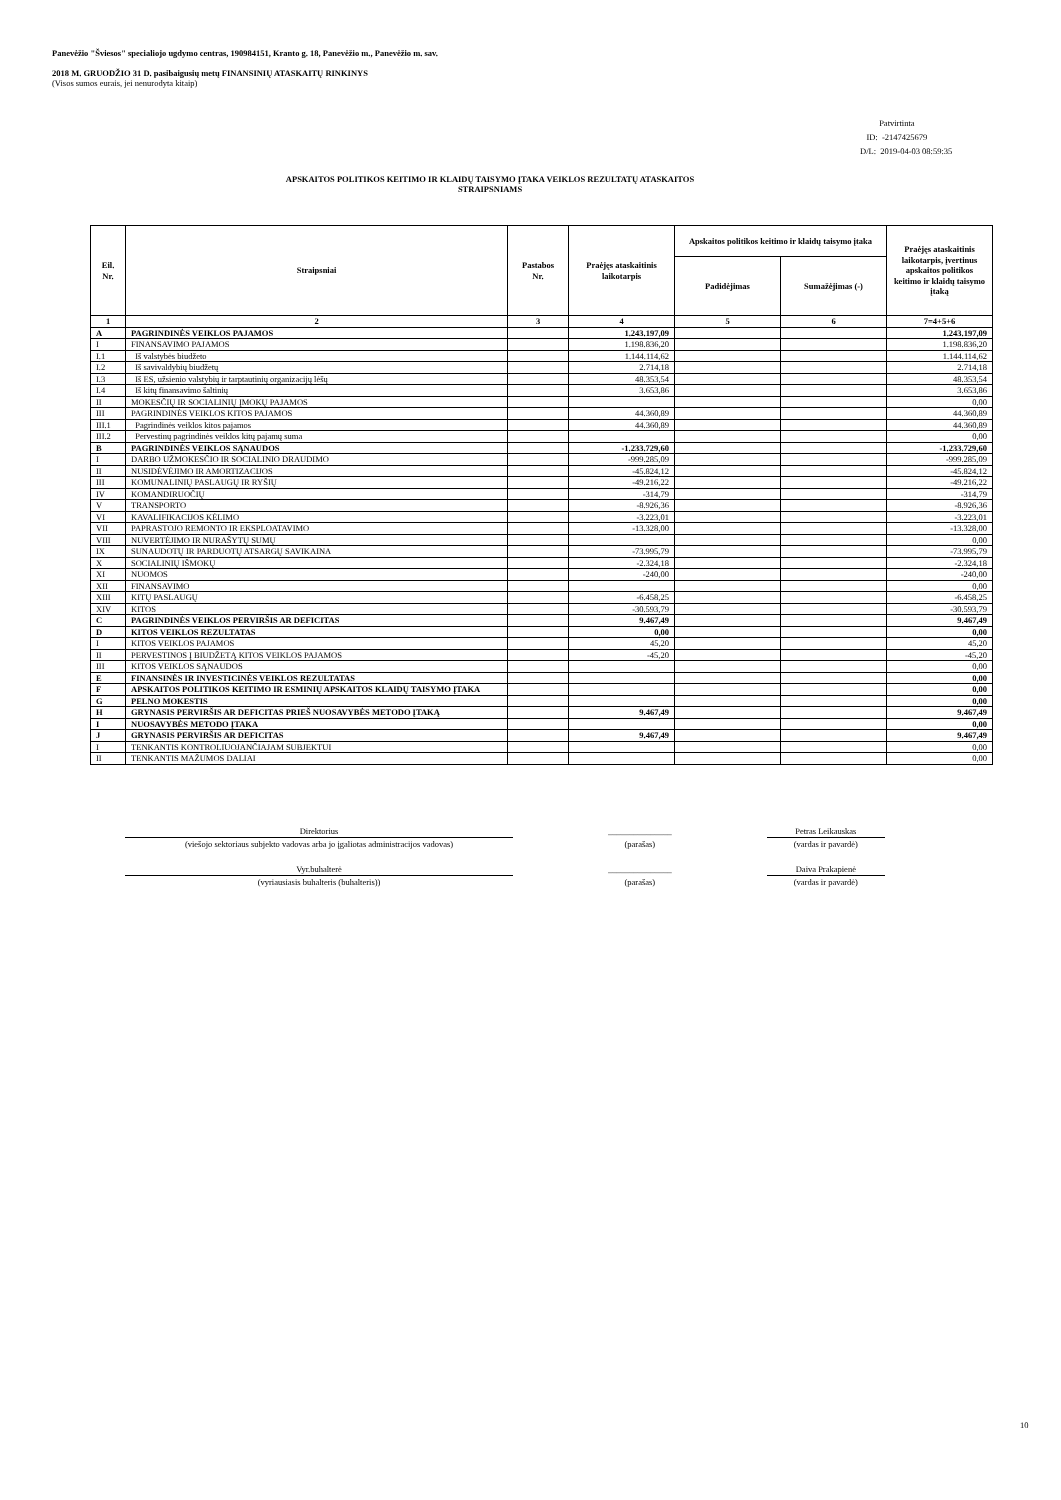Panevėžio "Šviesos" specialiojo ugdymo centras, 190984151, Kranto g. 18, Panevėžio m., Panevėžio m. sav.
2018 M. GRUODŽIO 31 D. pasibaigusių metų FINANSINIŲ ATASKAITŲ RINKINYS
(Visos sumos eurais, jei nenurodyta kitaip)
Patvirtinta
ID: -2147425679
D/L: 2019-04-03 08:59:35
APSKAITOS POLITIKOS KEITIMO IR KLAIDŲ TAISYMO ĮTAKA VEIKLOS REZULTATŲ ATASKAITOS
STRAIPSNIAMS
| Eil. Nr. | Straipsniai | Pastabos Nr. | Praėjęs ataskaitinis laikotarpis | Apskaitos politikos keitimo ir klaidų taisymo įtaka | | Praėjęs ataskaitinis laikotarpis, įvertinus apskaitos politikos keitimo ir klaidų taisymo įtaką |
| --- | --- | --- | --- | --- | --- | --- |
| | | | | Padidėjimas | Sumažėjimas (-) | |
| 1 | 2 | 3 | 4 | 5 | 6 | 7=4+5+6 |
| A | PAGRINDINĖS VEIKLOS PAJAMOS | | 1.243.197,09 | | | 1.243.197,09 |
| I | FINANSAVIMO PAJAMOS | | 1.198.836,20 | | | 1.198.836,20 |
| I.1 | Iš valstybės biudžeto | | 1.144.114,62 | | | 1.144.114,62 |
| I.2 | Iš savivaldybių biudžetų | | 2.714,18 | | | 2.714,18 |
| I.3 | Iš ES, užsienio valstybių ir tarptautinių organizacijų lėšų | | 48.353,54 | | | 48.353,54 |
| I.4 | Iš kitų finansavimo šaltinių | | 3.653,86 | | | 3.653,86 |
| II | MOKESČIŲ IR SOCIALINIŲ ĮMOKŲ PAJAMOS | | | | | 0,00 |
| III | PAGRINDINĖS VEIKLOS KITOS PAJAMOS | | 44.360,89 | | | 44.360,89 |
| III.1 | Pagrindinės veiklos kitos pajamos | | 44.360,89 | | | 44.360,89 |
| III.2 | Pervestinų pagrindinės veiklos kitų pajamų suma | | | | | 0,00 |
| B | PAGRINDINĖS VEIKLOS SĄNAUDOS | | -1.233.729,60 | | | -1.233.729,60 |
| I | DARBO UŽMOKESČIO IR SOCIALINIO DRAUDIMO | | -999.285,09 | | | -999.285,09 |
| II | NUSIDĖVĖJIMO IR AMORTIZACIJOS | | -45.824,12 | | | -45.824,12 |
| III | KOMUNALINIŲ PASLAUGŲ IR RYŠIŲ | | -49.216,22 | | | -49.216,22 |
| IV | KOMANDIRUOČIŲ | | -314,79 | | | -314,79 |
| V | TRANSPORTO | | -8.926,36 | | | -8.926,36 |
| VI | KAVALIFIKACIJOS KĖLIMO | | -3.223,01 | | | -3.223,01 |
| VII | PAPRASTOJO REMONTO IR EKSPLOATAVIMO | | -13.328,00 | | | -13.328,00 |
| VIII | NUVERTĖJIMO IR NURAŠYTŲ SUMŲ | | | | | 0,00 |
| IX | SUNAUDOTŲ IR PARDUOTŲ ATSARGŲ SAVIKAINA | | -73.995,79 | | | -73.995,79 |
| X | SOCIALINIŲ IŠMOKŲ | | -2.324,18 | | | -2.324,18 |
| XI | NUOMOS | | -240,00 | | | -240,00 |
| XII | FINANSAVIMO | | | | | 0,00 |
| XIII | KITŲ PASLAUGŲ | | -6.458,25 | | | -6.458,25 |
| XIV | KITOS | | -30.593,79 | | | -30.593,79 |
| C | PAGRINDINĖS VEIKLOS PERVIRŠIS AR DEFICITAS | | 9.467,49 | | | 9.467,49 |
| D | KITOS VEIKLOS REZULTATAS | | 0,00 | | | 0,00 |
| I | KITOS VEIKLOS PAJAMOS | | 45,20 | | | 45,20 |
| II | PERVESTINOS Į BIUDŽETĄ KITOS VEIKLOS PAJAMOS | | -45,20 | | | -45,20 |
| III | KITOS VEIKLOS SĄNAUDOS | | | | | 0,00 |
| E | FINANSINĖS IR INVESTICINĖS VEIKLOS REZULTATAS | | | | | 0,00 |
| F | APSKAITOS POLITIKOS KEITIMO IR ESMINIŲ APSKAITOS KLAIDŲ TAISYMO ĮTAKA | | | | | 0,00 |
| G | PELNO MOKESTIS | | | | | 0,00 |
| H | GRYNASIS PERVIRŠIS AR DEFICITAS PRIEŠ NUOSAVYBĖS METODO ĮTAKĄ | | 9.467,49 | | | 9.467,49 |
| I | NUOSAVYBĖS METODO ĮTAKA | | | | | 0,00 |
| J | GRYNASIS PERVIRŠIS AR DEFICITAS | | 9.467,49 | | | 9.467,49 |
| I | TENKANTIS KONTROLIUOJANČIAJAM SUBJEKTUI | | | | | 0,00 |
| II | TENKANTIS MAŽUMOS DALIAI | | | | | 0,00 |
| Direktorius | | _______________ | | Petras Leikauskas |
| (viešojo sektoriaus subjekto vadovas arba jo įgaliotas administracijos vadovas) | | (parašas) | | (vardas ir pavardė) |
| Vyr.buhalterė | | _______________ | | Daiva Prakapienė |
| (vyriausiasis buhalteris (buhalteris)) | | (parašas) | | (vardas ir pavardė) |
10